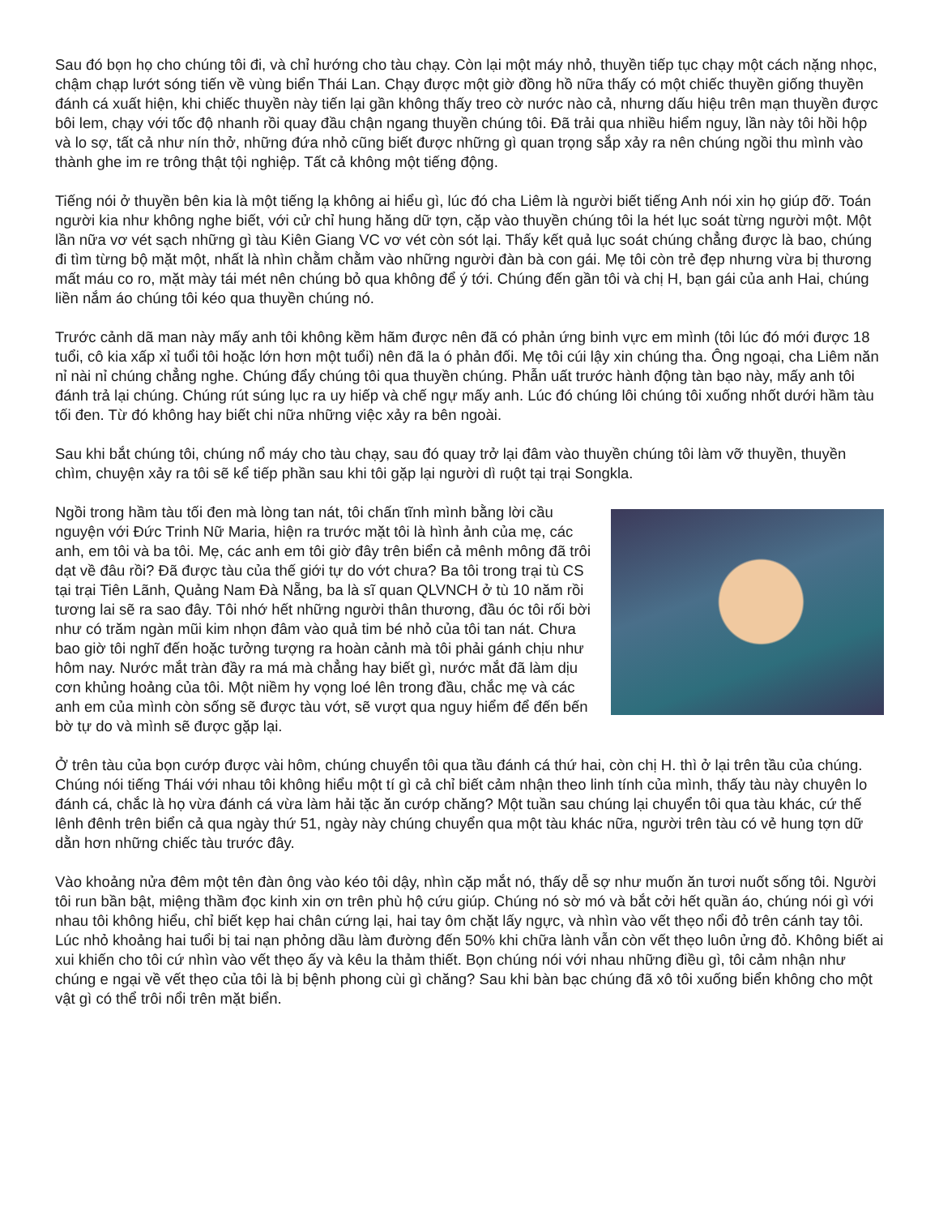Sau đó bọn họ cho chúng tôi đi, và chỉ hướng cho tàu chạy. Còn lại một máy nhỏ, thuyền tiếp tục chạy một cách nặng nhọc, chậm chạp lướt sóng tiến về vùng biển Thái Lan. Chạy được một giờ đồng hồ nữa thấy có một chiếc thuyền giống thuyền đánh cá xuất hiện, khi chiếc thuyền này tiến lại gần không thấy treo cờ nước nào cả, nhưng dấu hiệu trên mạn thuyền được bôi lem, chạy với tốc độ nhanh rồi quay đầu chận ngang thuyền chúng tôi. Đã trải qua nhiều hiểm nguy, lần này tôi hồi hộp và lo sợ, tất cả như nín thở, những đứa nhỏ cũng biết được những gì quan trọng sắp xảy ra nên chúng ngồi thu mình vào thành ghe im re trông thật tội nghiệp. Tất cả không một tiếng động.
Tiếng nói ở thuyền bên kia là một tiếng lạ không ai hiểu gì, lúc đó cha Liêm là người biết tiếng Anh nói xin họ giúp đỡ. Toán người kia như không nghe biết, với cử chỉ hung hăng dữ tợn, cặp vào thuyền chúng tôi la hét lục soát từng người một. Một lần nữa vơ vét sạch những gì tàu Kiên Giang VC vơ vét còn sót lại. Thấy kết quả lục soát chúng chẳng được là bao, chúng đi tìm từng bộ mặt một, nhất là nhìn chằm chằm vào những người đàn bà con gái. Mẹ tôi còn trẻ đẹp nhưng vừa bị thương mất máu co ro, mặt mày tái mét nên chúng bỏ qua không để ý tới. Chúng đến gần tôi và chị H, bạn gái của anh Hai, chúng liền nắm áo chúng tôi kéo qua thuyền chúng nó.
Trước cảnh dã man này mấy anh tôi không kềm hãm được nên đã có phản ứng binh vực em mình (tôi lúc đó mới được 18 tuổi, cô kia xấp xỉ tuổi tôi hoặc lớn hơn một tuổi) nên đã la ó phản đối. Mẹ tôi cúi lậy xin chúng tha. Ông ngoại, cha Liêm năn nỉ nài nỉ chúng chẳng nghe. Chúng đẩy chúng tôi qua thuyền chúng. Phẫn uất trước hành động tàn bạo này, mấy anh tôi đánh trả lại chúng. Chúng rút súng lục ra uy hiếp và chế ngự mấy anh. Lúc đó chúng lôi chúng tôi xuống nhốt dưới hầm tàu tối đen. Từ đó không hay biết chi nữa những việc xảy ra bên ngoài.
Sau khi bắt chúng tôi, chúng nổ máy cho tàu chạy, sau đó quay trở lại đâm vào thuyền chúng tôi làm vỡ thuyền, thuyền chìm, chuyện xảy ra tôi sẽ kể tiếp phần sau khi tôi gặp lại người dì ruột tại trại Songkla.
Ngồi trong hầm tàu tối đen mà lòng tan nát, tôi chấn tĩnh mình bằng lời cầu nguyện với Đức Trinh Nữ Maria, hiện ra trước mặt tôi là hình ảnh của mẹ, các anh, em tôi và ba tôi. Mẹ, các anh em tôi giờ đây trên biển cả mênh mông đã trôi dạt về đâu rồi? Đã được tàu của thế giới tự do vớt chưa? Ba tôi trong trại tù CS tại trại Tiên Lãnh, Quảng Nam Đà Nẵng, ba là sĩ quan QLVNCH ở tù 10 năm rồi tương lai sẽ ra sao đây. Tôi nhớ hết những người thân thương, đầu óc tôi rối bời như có trăm ngàn mũi kim nhọn đâm vào quả tim bé nhỏ của tôi tan nát. Chưa bao giờ tôi nghĩ đến hoặc tưởng tượng ra hoàn cảnh mà tôi phải gánh chịu như hôm nay. Nước mắt tràn đầy ra má mà chẳng hay biết gì, nước mắt đã làm dịu cơn khủng hoảng của tôi. Một niềm hy vọng loé lên trong đầu, chắc mẹ và các anh em của mình còn sống sẽ được tàu vớt, sẽ vượt qua nguy hiểm để đến bến bờ tự do và mình sẽ được gặp lại.
Ở trên tàu của bọn cướp được vài hôm, chúng chuyển tôi qua tầu đánh cá thứ hai, còn chị H. thì ở lại trên tầu của chúng. Chúng nói tiếng Thái với nhau tôi không hiểu một tí gì cả chỉ biết cảm nhận theo linh tính của mình, thấy tàu này chuyên lo đánh cá, chắc là họ vừa đánh cá vừa làm hải tặc ăn cướp chăng? Một tuần sau chúng lại chuyển tôi qua tàu khác, cứ thế lênh đênh trên biển cả qua ngày thứ 51, ngày này chúng chuyển qua một tàu khác nữa, người trên tàu có vẻ hung tợn dữ dằn hơn những chiếc tàu trước đây.
Vào khoảng nửa đêm một tên đàn ông vào kéo tôi dậy, nhìn cặp mắt nó, thấy dễ sợ như muốn ăn tươi nuốt sống tôi. Người tôi run bần bật, miệng thầm đọc kinh xin ơn trên phù hộ cứu giúp. Chúng nó sờ mó và bắt cởi hết quần áo, chúng nói gì với nhau tôi không hiểu, chỉ biết kẹp hai chân cứng lại, hai tay ôm chặt lấy ngực, và nhìn vào vết thẹo nổi đỏ trên cánh tay tôi. Lúc nhỏ khoảng hai tuổi bị tai nạn phỏng dầu làm đường đến 50% khi chữa lành vẫn còn vết thẹo luôn ửng đỏ. Không biết ai xui khiến cho tôi cứ nhìn vào vết thẹo ấy và kêu la thảm thiết. Bọn chúng nói với nhau những điều gì, tôi cảm nhận như chúng e ngại về vết thẹo của tôi là bị bệnh phong cùi gì chăng? Sau khi bàn bạc chúng đã xô tôi xuống biển không cho một vật gì có thể trôi nổi trên mặt biển.